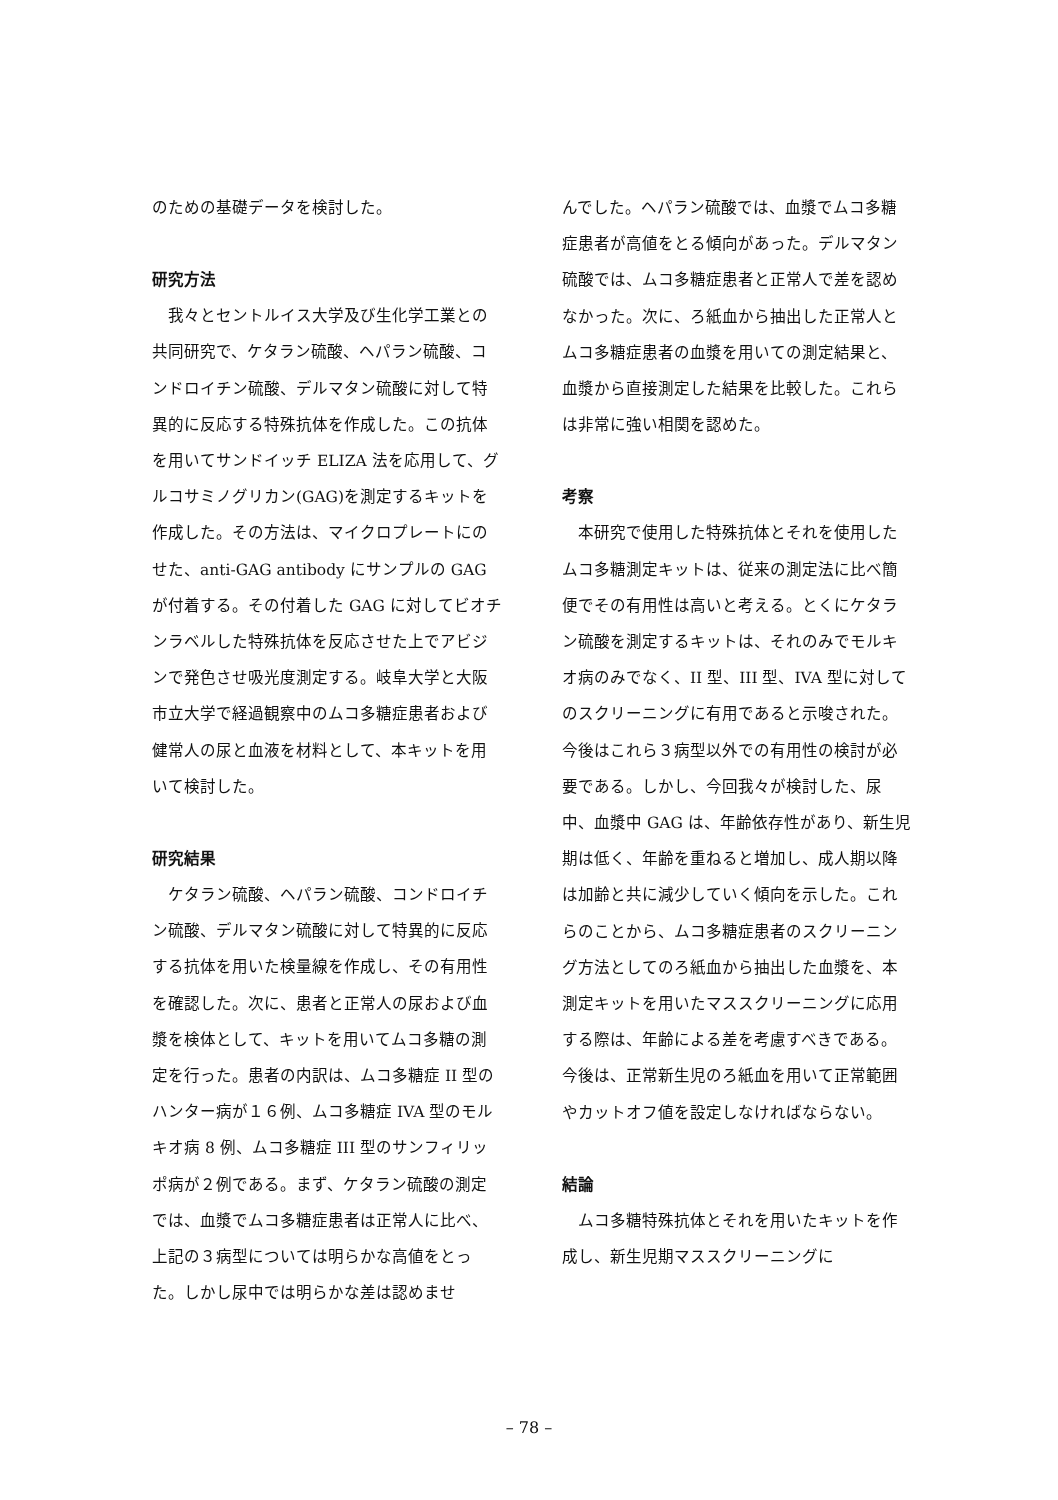のための基礎データを検討した。
研究方法
　我々とセントルイス大学及び生化学工業との共同研究で、ケタラン硫酸、ヘパラン硫酸、コンドロイチン硫酸、デルマタン硫酸に対して特異的に反応する特殊抗体を作成した。この抗体を用いてサンドイッチ ELIZA 法を応用して、グルコサミノグリカン(GAG)を測定するキットを作成した。その方法は、マイクロプレートにのせた、anti-GAG antibody にサンプルの GAG が付着する。その付着した GAG に対してビオチンラベルした特殊抗体を反応させた上でアビジンで発色させ吸光度測定する。岐阜大学と大阪市立大学で経過観察中のムコ多糖症患者および健常人の尿と血液を材料として、本キットを用いて検討した。
研究結果
　ケタラン硫酸、ヘパラン硫酸、コンドロイチン硫酸、デルマタン硫酸に対して特異的に反応する抗体を用いた検量線を作成し、その有用性を確認した。次に、患者と正常人の尿および血漿を検体として、キットを用いてムコ多糖の測定を行った。患者の内訳は、ムコ多糖症 II 型のハンター病が１６例、ムコ多糖症 IVA 型のモルキオ病 8 例、ムコ多糖症 III 型のサンフィリッポ病が２例である。まず、ケタラン硫酸の測定では、血漿でムコ多糖症患者は正常人に比べ、上記の３病型については明らかな高値をとった。しかし尿中では明らかな差は認めませ
んでした。ヘパラン硫酸では、血漿でムコ多糖症患者が高値をとる傾向があった。デルマタン硫酸では、ムコ多糖症患者と正常人で差を認めなかった。次に、ろ紙血から抽出した正常人とムコ多糖症患者の血漿を用いての測定結果と、血漿から直接測定した結果を比較した。これらは非常に強い相関を認めた。
考察
　本研究で使用した特殊抗体とそれを使用したムコ多糖測定キットは、従来の測定法に比べ簡便でその有用性は高いと考える。とくにケタラン硫酸を測定するキットは、それのみでモルキオ病のみでなく、II 型、III 型、IVA 型に対してのスクリーニングに有用であると示唆された。今後はこれら３病型以外での有用性の検討が必要である。しかし、今回我々が検討した、尿中、血漿中 GAG は、年齢依存性があり、新生児期は低く、年齢を重ねると増加し、成人期以降は加齢と共に減少していく傾向を示した。これらのことから、ムコ多糖症患者のスクリーニング方法としてのろ紙血から抽出した血漿を、本測定キットを用いたマススクリーニングに応用する際は、年齢による差を考慮すべきである。今後は、正常新生児のろ紙血を用いて正常範囲やカットオフ値を設定しなければならない。
結論
　ムコ多糖特殊抗体とそれを用いたキットを作成し、新生児期マススクリーニングに
– 78 –